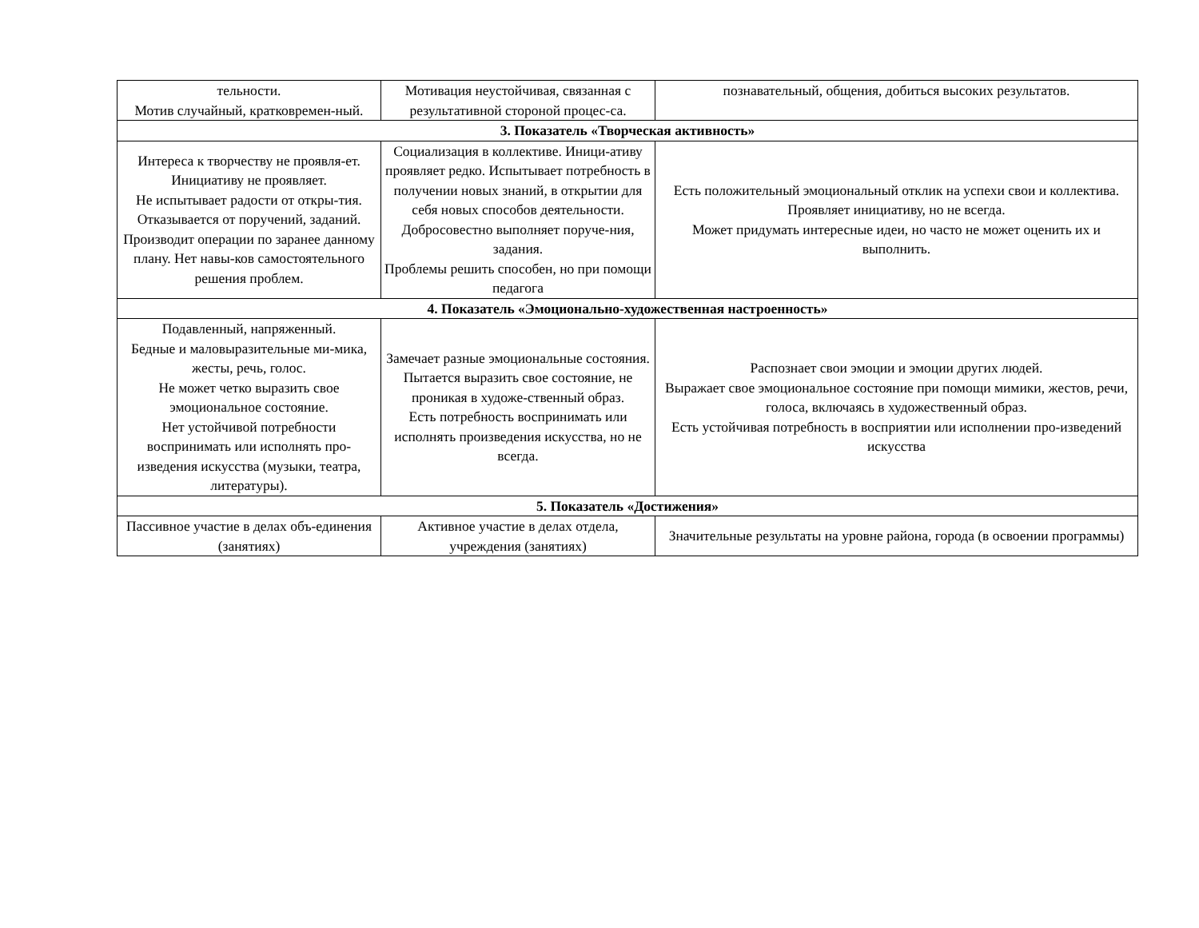| тельности. Мотив случайный, кратковремен-ный. | Мотивация неустойчивая, связанная с результативной стороной процес-са. | познавательный, общения, добиться высоких результатов. |
| 3. Показатель «Творческая активность» | | |
| Интереса к творчеству не проявля-ет. Инициативу не проявляет. Не испытывает радости от откры-тия. Отказывается от поручений, заданий. Производит операции по заранее данному плану. Нет навы-ков самостоятельного решения проблем. | Социализация в коллективе. Иници-ативу проявляет редко. Испытывает потребность в получении новых знаний, в открытии для себя новых способов деятельности. Добросовестно выполняет поруче-ния, задания. Проблемы решить способен, но при помощи педагога | Есть положительный эмоциональный отклик на успехи свои и коллектива. Проявляет инициативу, но не всегда. Может придумать интересные идеи, но часто не может оценить их и выполнить. |
| 4. Показатель «Эмоционально-художественная настроенность» | | |
| Подавленный, напряженный. Бедные и маловыразительные ми-мика, жесты, речь, голос. Не может четко выразить свое эмоциональное состояние. Нет устойчивой потребности воспринимать или исполнять про-изведения искусства (музыки, театра, литературы). | Замечает разные эмоциональные состояния. Пытается выразить свое состояние, не проникая в художе-ственный образ. Есть потребность воспринимать или исполнять произведения искусства, но не всегда. | Распознает свои эмоции и эмоции других людей. Выражает свое эмоциональное состояние при помощи мимики, жестов, речи, голоса, включаясь в художественный образ. Есть устойчивая потребность в восприятии или исполнении про-изведений искусства |
| 5. Показатель «Достижения» | | |
| Пассивное участие в делах объ-единения (занятиях) | Активное участие в делах отдела, учреждения (занятиях) | Значительные результаты на уровне района, города (в освоении программы) |